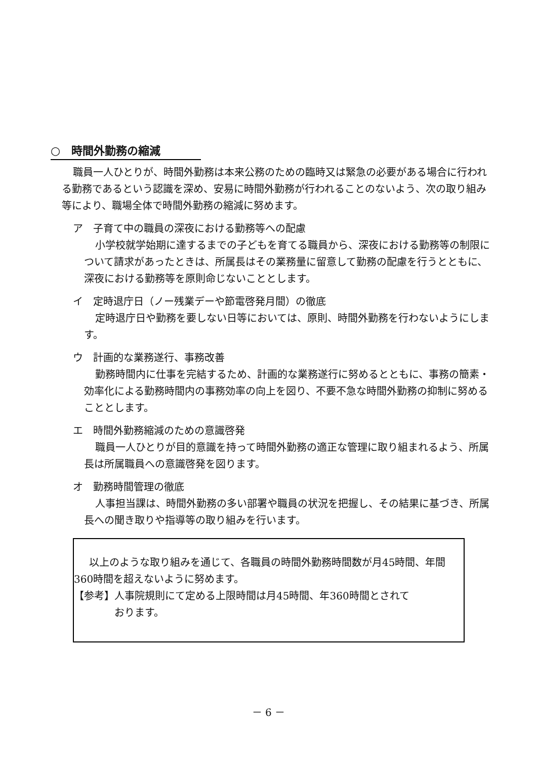○　時間外勤務の縮減
職員一人ひとりが、時間外勤務は本来公務のための臨時又は緊急の必要がある場合に行われる勤務であるという認識を深め、安易に時間外勤務が行われることのないよう、次の取り組み等により、職場全体で時間外勤務の縮減に努めます。
ア　子育て中の職員の深夜における勤務等への配慮
小学校就学始期に達するまでの子どもを育てる職員から、深夜における勤務等の制限について請求があったときは、所属長はその業務量に留意して勤務の配慮を行うとともに、深夜における勤務等を原則命じないこととします。
イ　定時退庁日（ノー残業デーや節電啓発月間）の徹底
定時退庁日や勤務を要しない日等においては、原則、時間外勤務を行わないようにします。
ウ　計画的な業務遂行、事務改善
勤務時間内に仕事を完結するため、計画的な業務遂行に努めるとともに、事務の簡素・効率化による勤務時間内の事務効率の向上を図り、不要不急な時間外勤務の抑制に努めることとします。
エ　時間外勤務縮減のための意識啓発
職員一人ひとりが目的意識を持って時間外勤務の適正な管理に取り組まれるよう、所属長は所属職員への意識啓発を図ります。
オ　勤務時間管理の徹底
人事担当課は、時間外勤務の多い部署や職員の状況を把握し、その結果に基づき、所属長への聞き取りや指導等の取り組みを行います。
以上のような取り組みを通じて、各職員の時間外勤務時間数が月45時間、年間360時間を超えないように努めます。
【参考】人事院規則にて定める上限時間は月45時間、年360時間とされて
おります。
－ 6 －